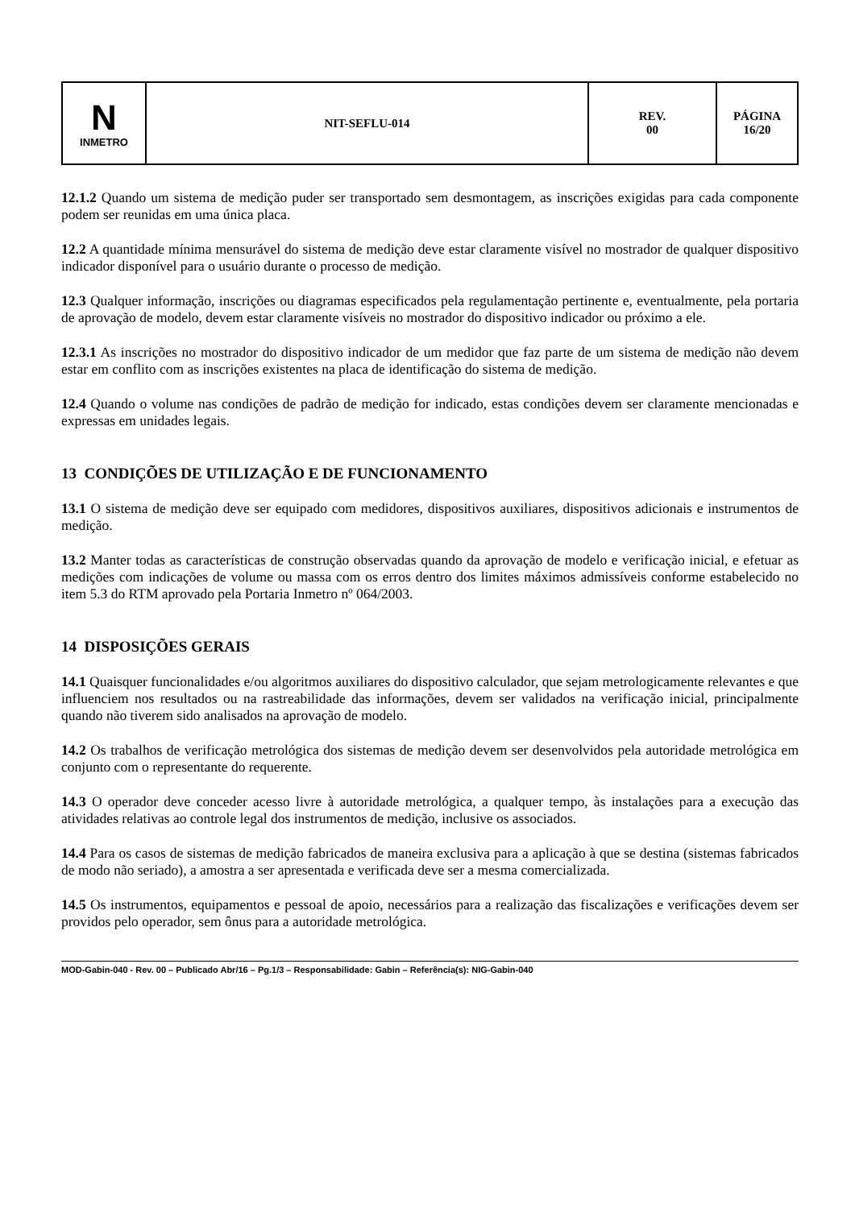| N INMETRO | NIT-SEFLU-014 | REV. 00 | PÁGINA 16/20 |
12.1.2 Quando um sistema de medição puder ser transportado sem desmontagem, as inscrições exigidas para cada componente podem ser reunidas em uma única placa.
12.2 A quantidade mínima mensurável do sistema de medição deve estar claramente visível no mostrador de qualquer dispositivo indicador disponível para o usuário durante o processo de medição.
12.3 Qualquer informação, inscrições ou diagramas especificados pela regulamentação pertinente e, eventualmente, pela portaria de aprovação de modelo, devem estar claramente visíveis no mostrador do dispositivo indicador ou próximo a ele.
12.3.1 As inscrições no mostrador do dispositivo indicador de um medidor que faz parte de um sistema de medição não devem estar em conflito com as inscrições existentes na placa de identificação do sistema de medição.
12.4 Quando o volume nas condições de padrão de medição for indicado, estas condições devem ser claramente mencionadas e expressas em unidades legais.
13 CONDIÇÕES DE UTILIZAÇÃO E DE FUNCIONAMENTO
13.1 O sistema de medição deve ser equipado com medidores, dispositivos auxiliares, dispositivos adicionais e instrumentos de medição.
13.2 Manter todas as características de construção observadas quando da aprovação de modelo e verificação inicial, e efetuar as medições com indicações de volume ou massa com os erros dentro dos limites máximos admissíveis conforme estabelecido no item 5.3 do RTM aprovado pela Portaria Inmetro nº 064/2003.
14 DISPOSIÇÕES GERAIS
14.1 Quaisquer funcionalidades e/ou algoritmos auxiliares do dispositivo calculador, que sejam metrologicamente relevantes e que influenciem nos resultados ou na rastreabilidade das informações, devem ser validados na verificação inicial, principalmente quando não tiverem sido analisados na aprovação de modelo.
14.2 Os trabalhos de verificação metrológica dos sistemas de medição devem ser desenvolvidos pela autoridade metrológica em conjunto com o representante do requerente.
14.3 O operador deve conceder acesso livre à autoridade metrológica, a qualquer tempo, às instalações para a execução das atividades relativas ao controle legal dos instrumentos de medição, inclusive os associados.
14.4 Para os casos de sistemas de medição fabricados de maneira exclusiva para a aplicação à que se destina (sistemas fabricados de modo não seriado), a amostra a ser apresentada e verificada deve ser a mesma comercializada.
14.5 Os instrumentos, equipamentos e pessoal de apoio, necessários para a realização das fiscalizações e verificações devem ser providos pelo operador, sem ônus para a autoridade metrológica.
MOD-Gabin-040 - Rev. 00 – Publicado Abr/16 – Pg.1/3 – Responsabilidade: Gabin – Referência(s): NIG-Gabin-040